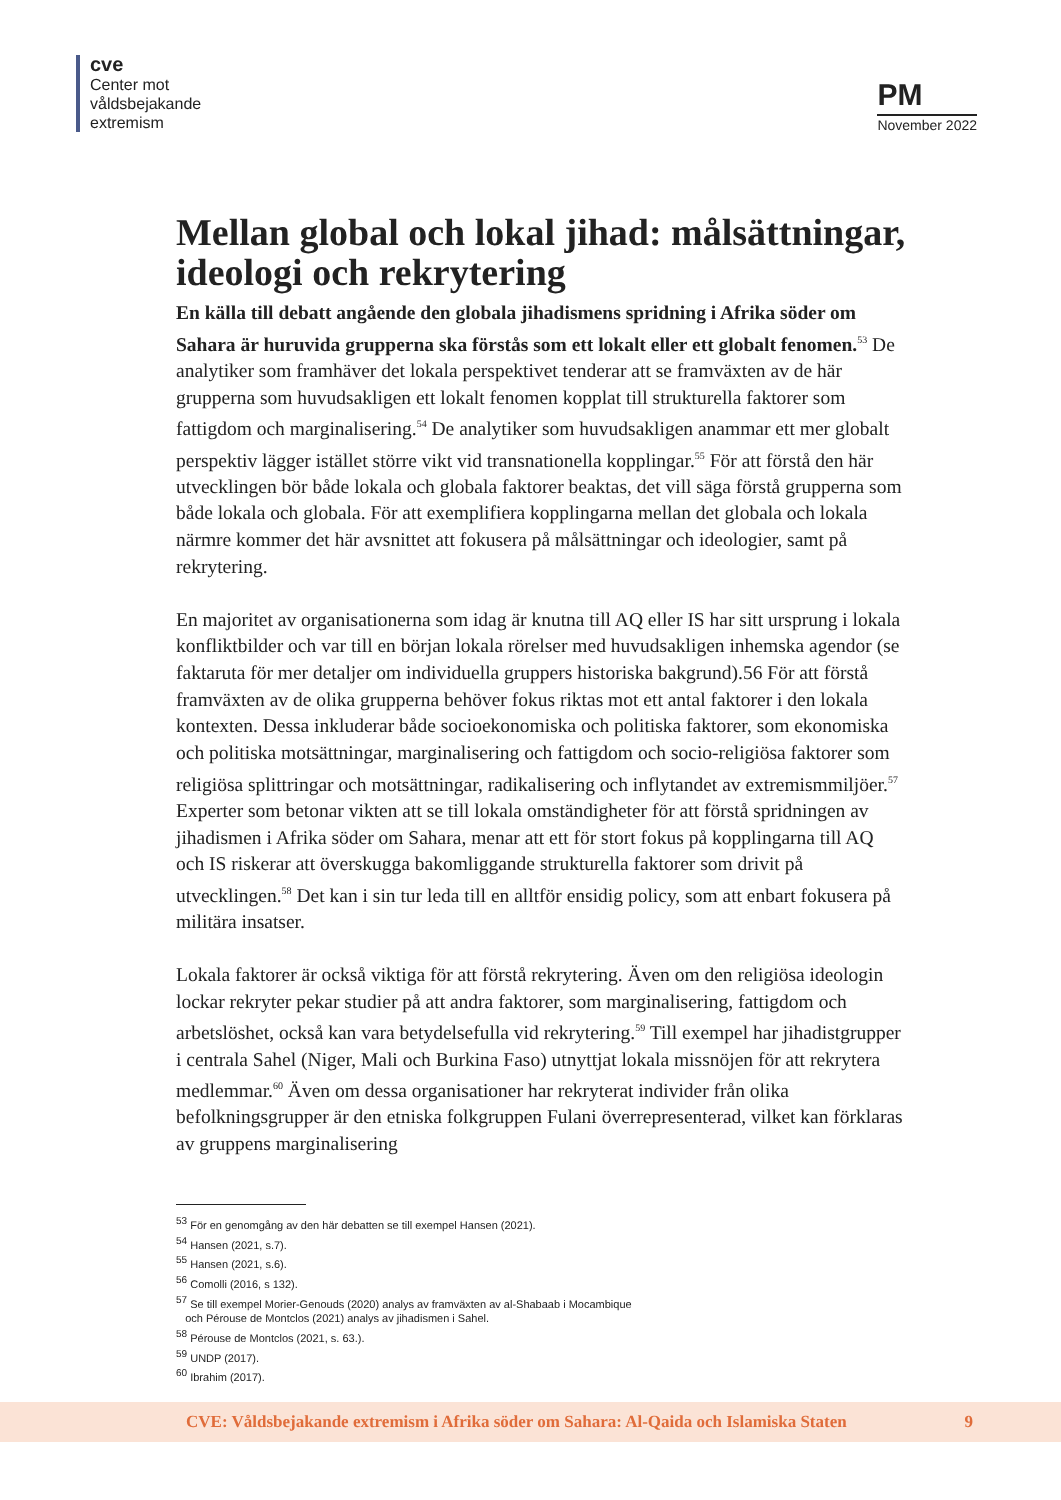cve
Center mot
våldsbejakande
extremism
PM
November 2022
Mellan global och lokal jihad: målsättningar, ideologi och rekrytering
En källa till debatt angående den globala jihadismens spridning i Afrika söder om Sahara är huruvida grupperna ska förstås som ett lokalt eller ett globalt fenomen.<sup>53</sup> De analytiker som framhäver det lokala perspektivet tenderar att se framväxten av de här grupperna som huvudsakligen ett lokalt fenomen kopplat till strukturella faktorer som fattigdom och marginalisering.<sup>54</sup> De analytiker som huvudsakligen anammar ett mer globalt perspektiv lägger istället större vikt vid transnationella kopplingar.<sup>55</sup> För att förstå den här utvecklingen bör både lokala och globala faktorer beaktas, det vill säga förstå grupperna som både lokala och globala. För att exemplifiera kopplingarna mellan det globala och lokala närmre kommer det här avsnittet att fokusera på målsättningar och ideologier, samt på rekrytering.
En majoritet av organisationerna som idag är knutna till AQ eller IS har sitt ursprung i lokala konfliktbilder och var till en början lokala rörelser med huvudsakligen inhemska agendor (se faktaruta för mer detaljer om individuella gruppers historiska bakgrund).56 För att förstå framväxten av de olika grupperna behöver fokus riktas mot ett antal faktorer i den lokala kontexten. Dessa inkluderar både socioekonomiska och politiska faktorer, som ekonomiska och politiska motsättningar, marginalisering och fattigdom och socio-religiösa faktorer som religiösa splittringar och motsättningar, radikalisering och inflytandet av extremismmiljöer.<sup>57</sup> Experter som betonar vikten att se till lokala omständigheter för att förstå spridningen av jihadismen i Afrika söder om Sahara, menar att ett för stort fokus på kopplingarna till AQ och IS riskerar att överskugga bakomliggande strukturella faktorer som drivit på utvecklingen.<sup>58</sup> Det kan i sin tur leda till en alltför ensidig policy, som att enbart fokusera på militära insatser.
Lokala faktorer är också viktiga för att förstå rekrytering. Även om den religiösa ideologin lockar rekryter pekar studier på att andra faktorer, som marginalisering, fattigdom och arbetslöshet, också kan vara betydelsefulla vid rekrytering.<sup>59</sup> Till exempel har jihadistgrupper i centrala Sahel (Niger, Mali och Burkina Faso) utnyttjat lokala missnöjen för att rekrytera medlemmar.<sup>60</sup> Även om dessa organisationer har rekryterat individer från olika befolkningsgrupper är den etniska folkgruppen Fulani överrepresenterad, vilket kan förklaras av gruppens marginalisering
<sup>53</sup> För en genomgång av den här debatten se till exempel Hansen (2021).
<sup>54</sup> Hansen (2021, s.7).
<sup>55</sup> Hansen (2021, s.6).
<sup>56</sup> Comolli (2016, s 132).
<sup>57</sup> Se till exempel Morier-Genouds (2020) analys av framväxten av al-Shabaab i Mocambique
och Pérouse de Montclos (2021) analys av jihadismen i Sahel.
<sup>58</sup> Pérouse de Montclos (2021, s. 63.).
<sup>59</sup> UNDP (2017).
<sup>60</sup> Ibrahim (2017).
CVE: Våldsbejakande extremism i Afrika söder om Sahara: Al-Qaida och Islamiska Staten 9